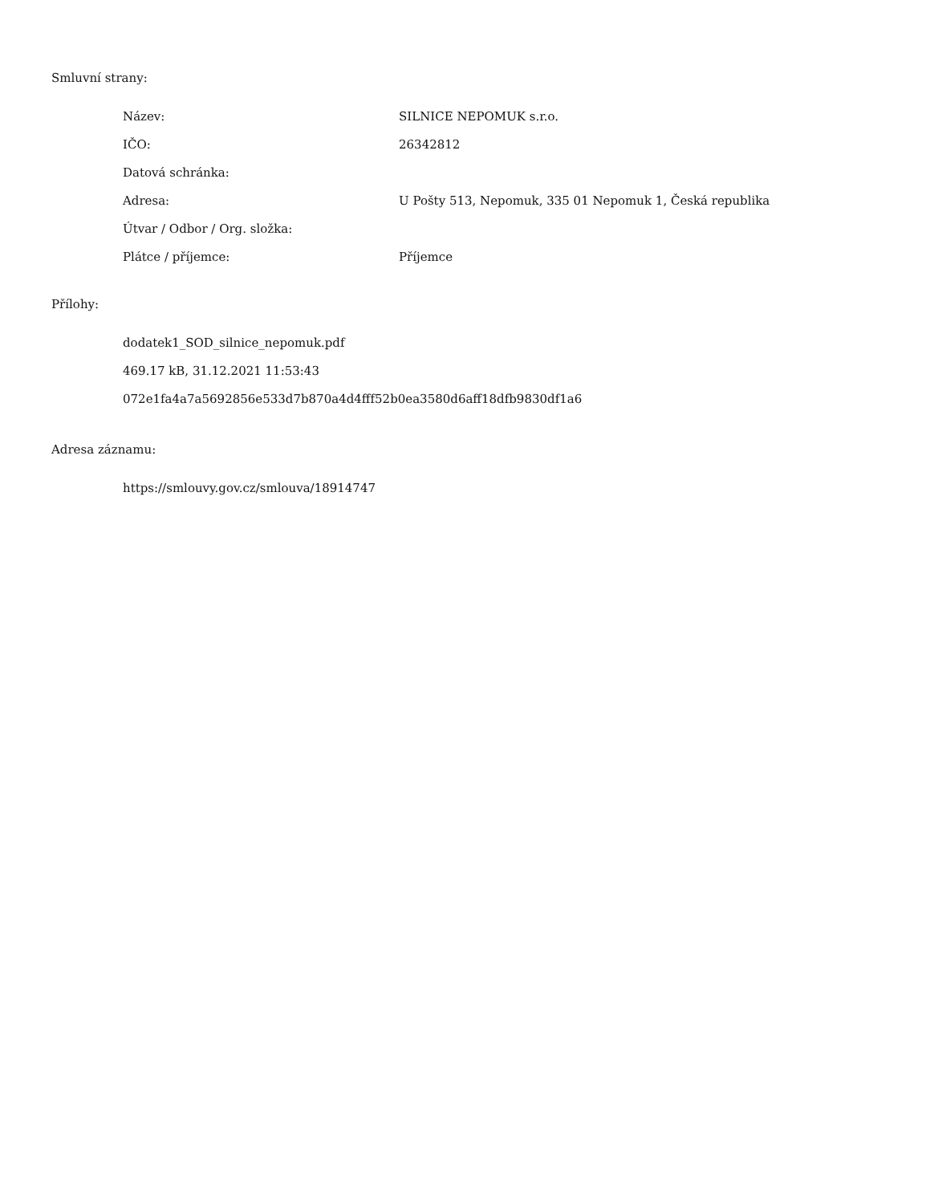Smluvní strany:
| Název: | SILNICE NEPOMUK s.r.o. |
| IČO: | 26342812 |
| Datová schránka: | |
| Adresa: | U Pošty 513, Nepomuk, 335 01 Nepomuk 1, Česká republika |
| Útvar / Odbor / Org. složka: | |
| Plátce / příjemce: | Příjemce |
Přílohy:
dodatek1_SOD_silnice_nepomuk.pdf
469.17 kB, 31.12.2021 11:53:43
072e1fa4a7a5692856e533d7b870a4d4fff52b0ea3580d6aff18dfb9830df1a6
Adresa záznamu:
https://smlouvy.gov.cz/smlouva/18914747